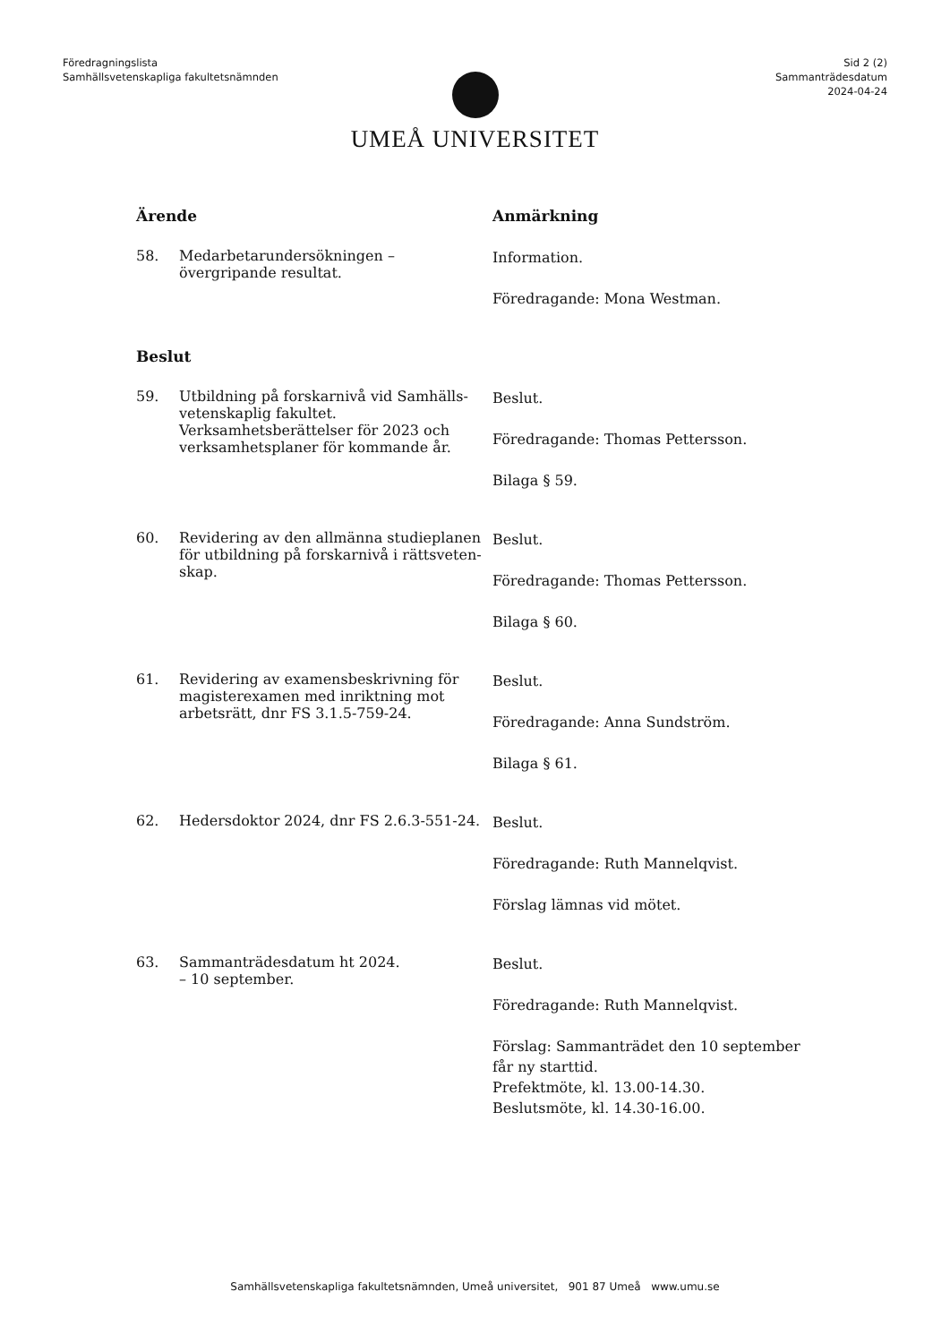Föredragningslista
Samhällsvetenskapliga fakultetsnämnden
Sid 2 (2)
Sammanträdesdatum
2024-04-24
UMEÅ UNIVERSITET
Ärende Anmärkning
58. Medarbetarundersökningen – övergripande resultat.
Information.
Föredragande: Mona Westman.
Beslut
59. Utbildning på forskarnivå vid Samhälls-vetenskaplig fakultet. Verksamhetsberättelser för 2023 och verksamhetsplaner för kommande år.
Beslut.
Föredragande: Thomas Pettersson.
Bilaga § 59.
60. Revidering av den allmänna studieplanen för utbildning på forskarnivå i rättsveten-skap.
Beslut.
Föredragande: Thomas Pettersson.
Bilaga § 60.
61. Revidering av examensbeskrivning för magisterexamen med inriktning mot arbetsrätt, dnr FS 3.1.5-759-24.
Beslut.
Föredragande: Anna Sundström.
Bilaga § 61.
62. Hedersdoktor 2024, dnr FS 2.6.3-551-24.
Beslut.
Föredragande: Ruth Mannelqvist.
Förslag lämnas vid mötet.
63. Sammanträdesdatum ht 2024.
– 10 september.
Beslut.
Föredragande: Ruth Mannelqvist.
Förslag: Sammanträdet den 10 september får ny starttid.
Prefektmöte, kl. 13.00-14.30.
Beslutsmöte, kl. 14.30-16.00.
Samhällsvetenskapliga fakultetsnämnden, Umeå universitet, 901 87 Umeå www.umu.se